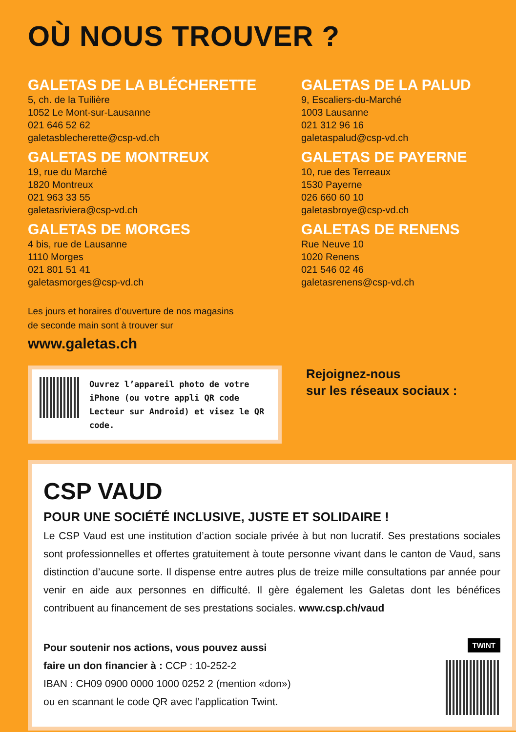OÙ NOUS TROUVER ?
GALETAS DE LA BLÉCHERETTE
5, ch. de la Tuilière
1052 Le Mont-sur-Lausanne
021 646 52 62
galetasblecherette@csp-vd.ch
GALETAS DE LA PALUD
9, Escaliers-du-Marché
1003 Lausanne
021 312 96 16
galetaspalud@csp-vd.ch
GALETAS DE MONTREUX
19, rue du Marché
1820 Montreux
021 963 33 55
galetasriviera@csp-vd.ch
GALETAS DE PAYERNE
10, rue des Terreaux
1530 Payerne
026 660 60 10
galetasbroye@csp-vd.ch
GALETAS DE MORGES
4 bis, rue de Lausanne
1110 Morges
021 801 51 41
galetasmorges@csp-vd.ch
GALETAS DE RENENS
Rue Neuve 10
1020 Renens
021 546 02 46
galetasrenens@csp-vd.ch
Les jours et horaires d’ouverture de nos magasins
de seconde main sont à trouver sur
www.galetas.ch
Ouvrez l’appareil photo de votre iPhone (ou votre appli QR code Lecteur sur Android) et visez le QR code.
Rejoignez-nous
sur les réseaux sociaux :
CSP VAUD
POUR UNE SOCIÉTÉ INCLUSIVE, JUSTE ET SOLIDAIRE !
Le CSP Vaud est une institution d’action sociale privée à but non lucratif. Ses prestations sociales sont professionnelles et offertes gratuitement à toute personne vivant dans le canton de Vaud, sans distinction d’aucune sorte. Il dispense entre autres plus de treize mille consultations par année pour venir en aide aux personnes en difficulté. Il gère également les Galetas dont les bénéfices contribuent au financement de ses prestations sociales. www.csp.ch/vaud
Pour soutenir nos actions, vous pouvez aussi
faire un don financier à : CCP : 10-252-2
IBAN : CH09 0900 0000 1000 0252 2 (mention «don»)
ou en scannant le code QR avec l’application Twint.
TWINT